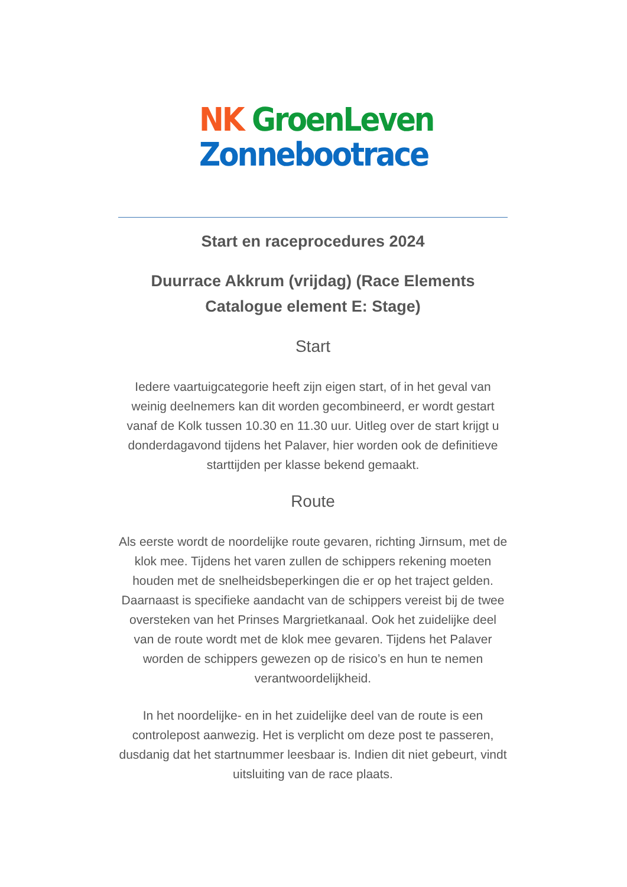NK GroenLeven
Zonnebootrace
Start en raceprocedures 2024
Duurrace Akkrum (vrijdag) (Race Elements Catalogue element E: Stage)
Start
Iedere vaartuigcategorie heeft zijn eigen start, of in het geval van weinig deelnemers kan dit worden gecombineerd, er wordt gestart vanaf de Kolk tussen 10.30 en 11.30 uur. Uitleg over de start krijgt u donderdagavond tijdens het Palaver, hier worden ook de definitieve starttijden per klasse bekend gemaakt.
Route
Als eerste wordt de noordelijke route gevaren, richting Jirnsum, met de klok mee. Tijdens het varen zullen de schippers rekening moeten houden met de snelheidsbeperkingen die er op het traject gelden. Daarnaast is specifieke aandacht van de schippers vereist bij de twee oversteken van het Prinses Margrietkanaal. Ook het zuidelijke deel van de route wordt met de klok mee gevaren. Tijdens het Palaver worden de schippers gewezen op de risico’s en hun te nemen verantwoordelijkheid.
In het noordelijke- en in het zuidelijke deel van de route is een controlepost aanwezig. Het is verplicht om deze post te passeren, dusdanig dat het startnummer leesbaar is. Indien dit niet gebeurt, vindt uitsluiting van de race plaats.